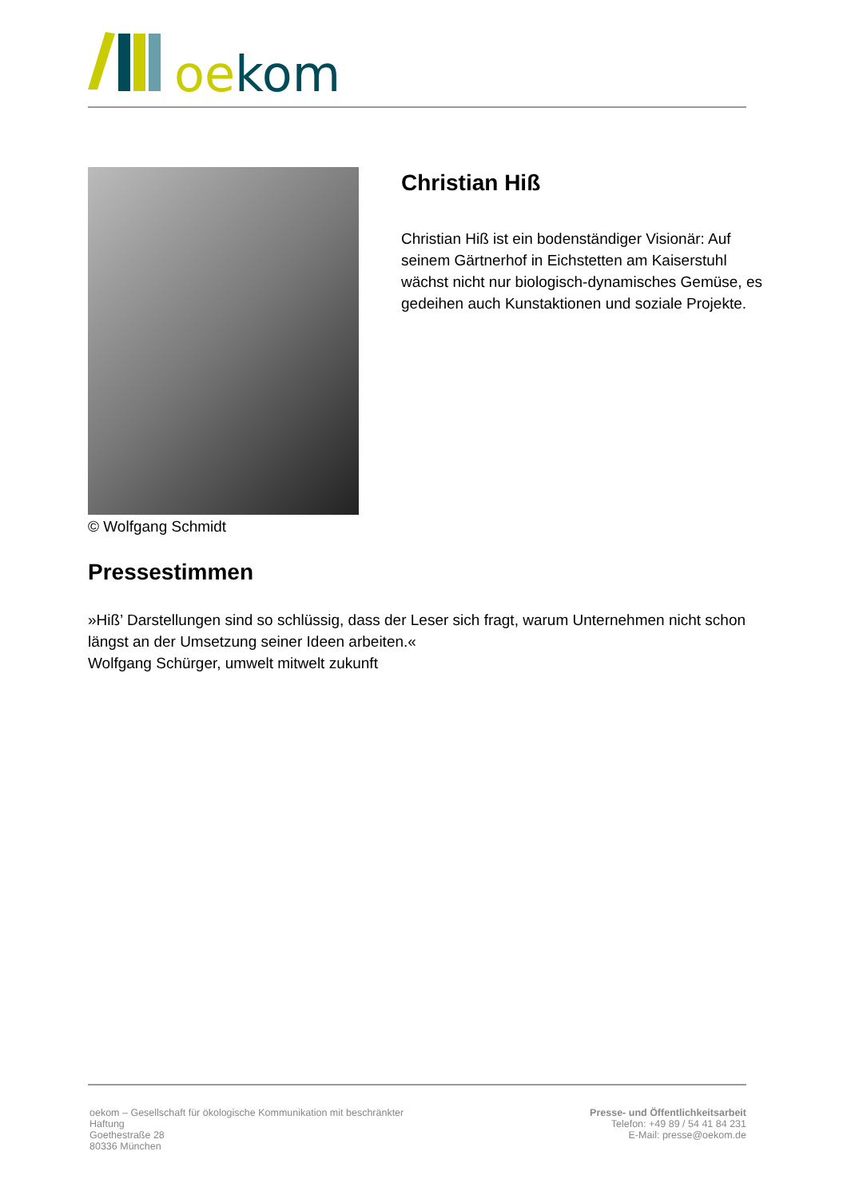oekom
© Wolfgang Schmidt
Christian Hiß
Christian Hiß ist ein bodenständiger Visionär: Auf seinem Gärtnerhof in Eichstetten am Kaiserstuhl wächst nicht nur biologisch-dynamisches Gemüse, es gedeihen auch Kunstaktionen und soziale Projekte.
Pressestimmen
»Hiß’ Darstellungen sind so schlüssig, dass der Leser sich fragt, warum Unternehmen nicht schon längst an der Umsetzung seiner Ideen arbeiten.«
Wolfgang Schürger, umwelt mitwelt zukunft
oekom – Gesellschaft für ökologische Kommunikation mit beschränkter
Haftung
Goethestraße 28
80336 München
Presse- und Öffentlichkeitsarbeit
Telefon: +49 89 / 54 41 84 231
E-Mail: presse@oekom.de